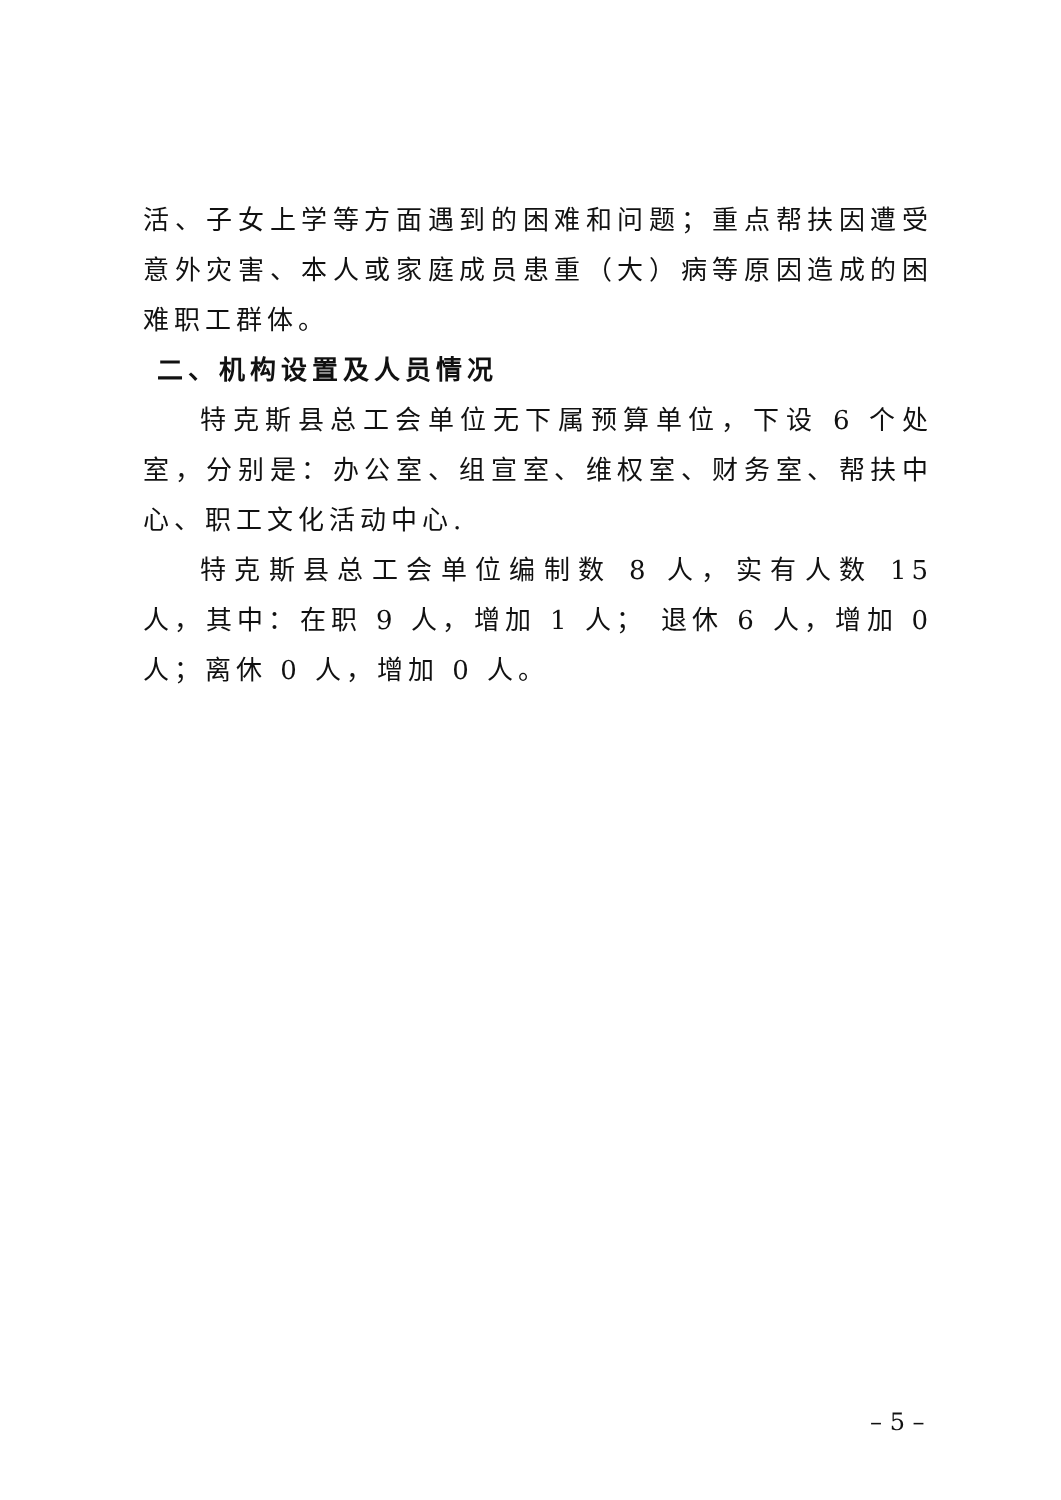活、子女上学等方面遇到的困难和问题；重点帮扶因遭受意外灾害、本人或家庭成员患重（大）病等原因造成的困难职工群体。
二、机构设置及人员情况
特克斯县总工会单位无下属预算单位，下设 6 个处室，分别是：办公室、组宣室、维权室、财务室、帮扶中心、职工文化活动中心.
特克斯县总工会单位编制数 8 人，实有人数 15 人，其中：在职 9 人，增加 1 人； 退休 6 人，增加 0 人；离休 0 人，增加 0 人。
– 5 –